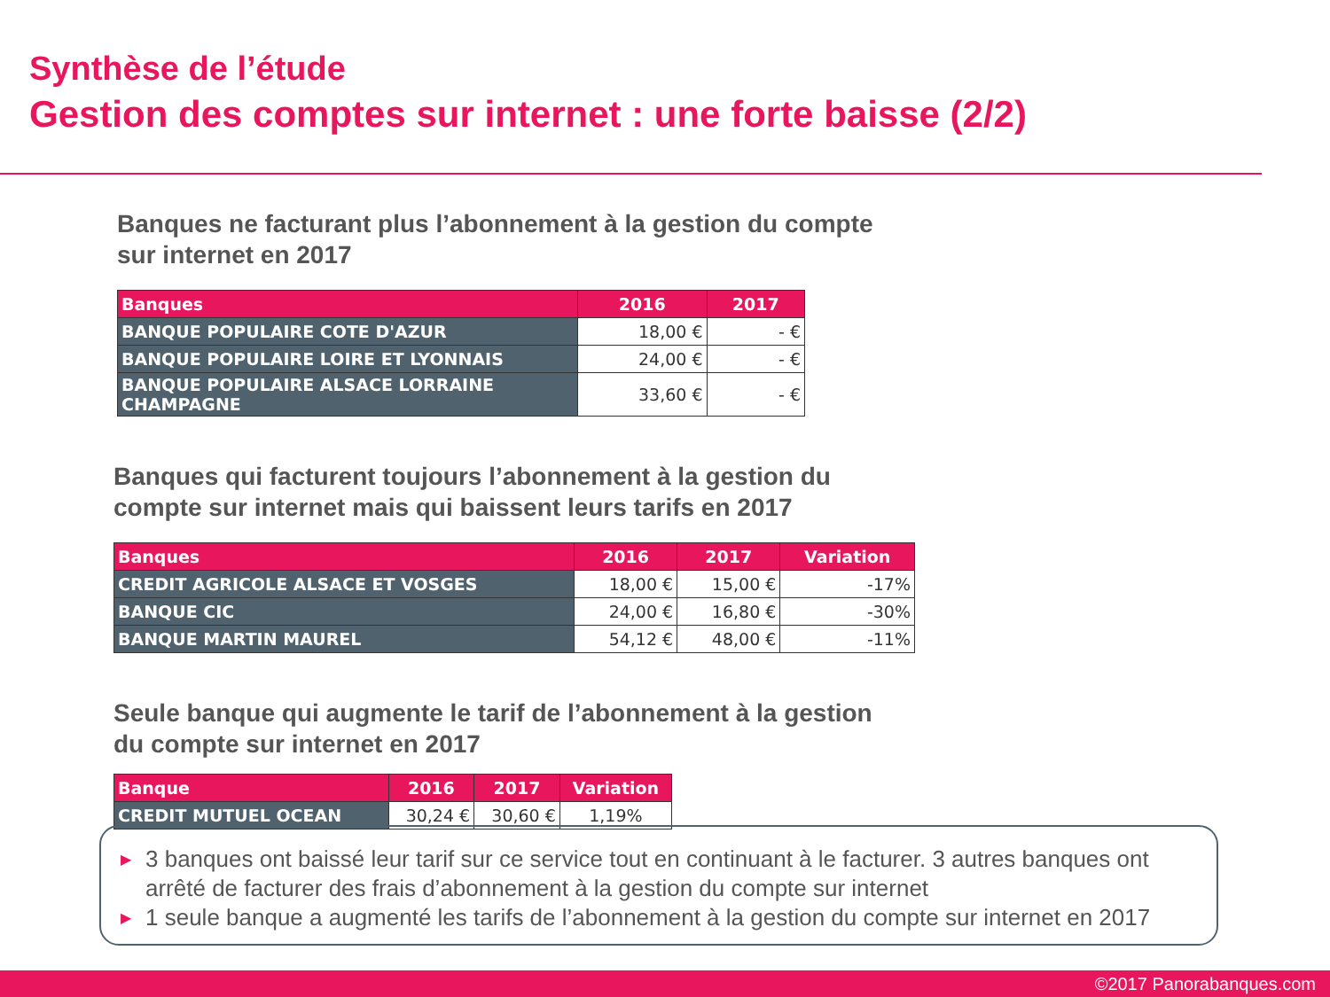Synthèse de l’étude
Gestion des comptes sur internet : une forte baisse (2/2)
Banques ne facturant plus l’abonnement à la gestion du compte
sur internet en 2017
| Banques | 2016 | 2017 |
| --- | --- | --- |
| BANQUE POPULAIRE COTE D'AZUR | 18,00 € | - € |
| BANQUE POPULAIRE LOIRE ET LYONNAIS | 24,00 € | - € |
| BANQUE POPULAIRE ALSACE LORRAINE CHAMPAGNE | 33,60 € | - € |
Banques qui facturent toujours l’abonnement à la gestion du
compte sur internet mais qui baissent leurs tarifs en 2017
| Banques | 2016 | 2017 | Variation |
| --- | --- | --- | --- |
| CREDIT AGRICOLE ALSACE ET VOSGES | 18,00 € | 15,00 € | -17% |
| BANQUE CIC | 24,00 € | 16,80 € | -30% |
| BANQUE MARTIN MAUREL | 54,12 € | 48,00 € | -11% |
Seule banque qui augmente le tarif de l’abonnement à la gestion
du compte sur internet en 2017
| Banque | 2016 | 2017 | Variation |
| --- | --- | --- | --- |
| CREDIT MUTUEL OCEAN | 30,24 € | 30,60 € | 1,19% |
▶ 3 banques ont baissé leur tarif sur ce service tout en continuant à le facturer. 3 autres banques ont arrêté de facturer des frais d’abonnement à la gestion du compte sur internet
▶ 1 seule banque a augmenté les tarifs de l’abonnement à la gestion du compte sur internet en 2017
©2017 Panorabanques.com